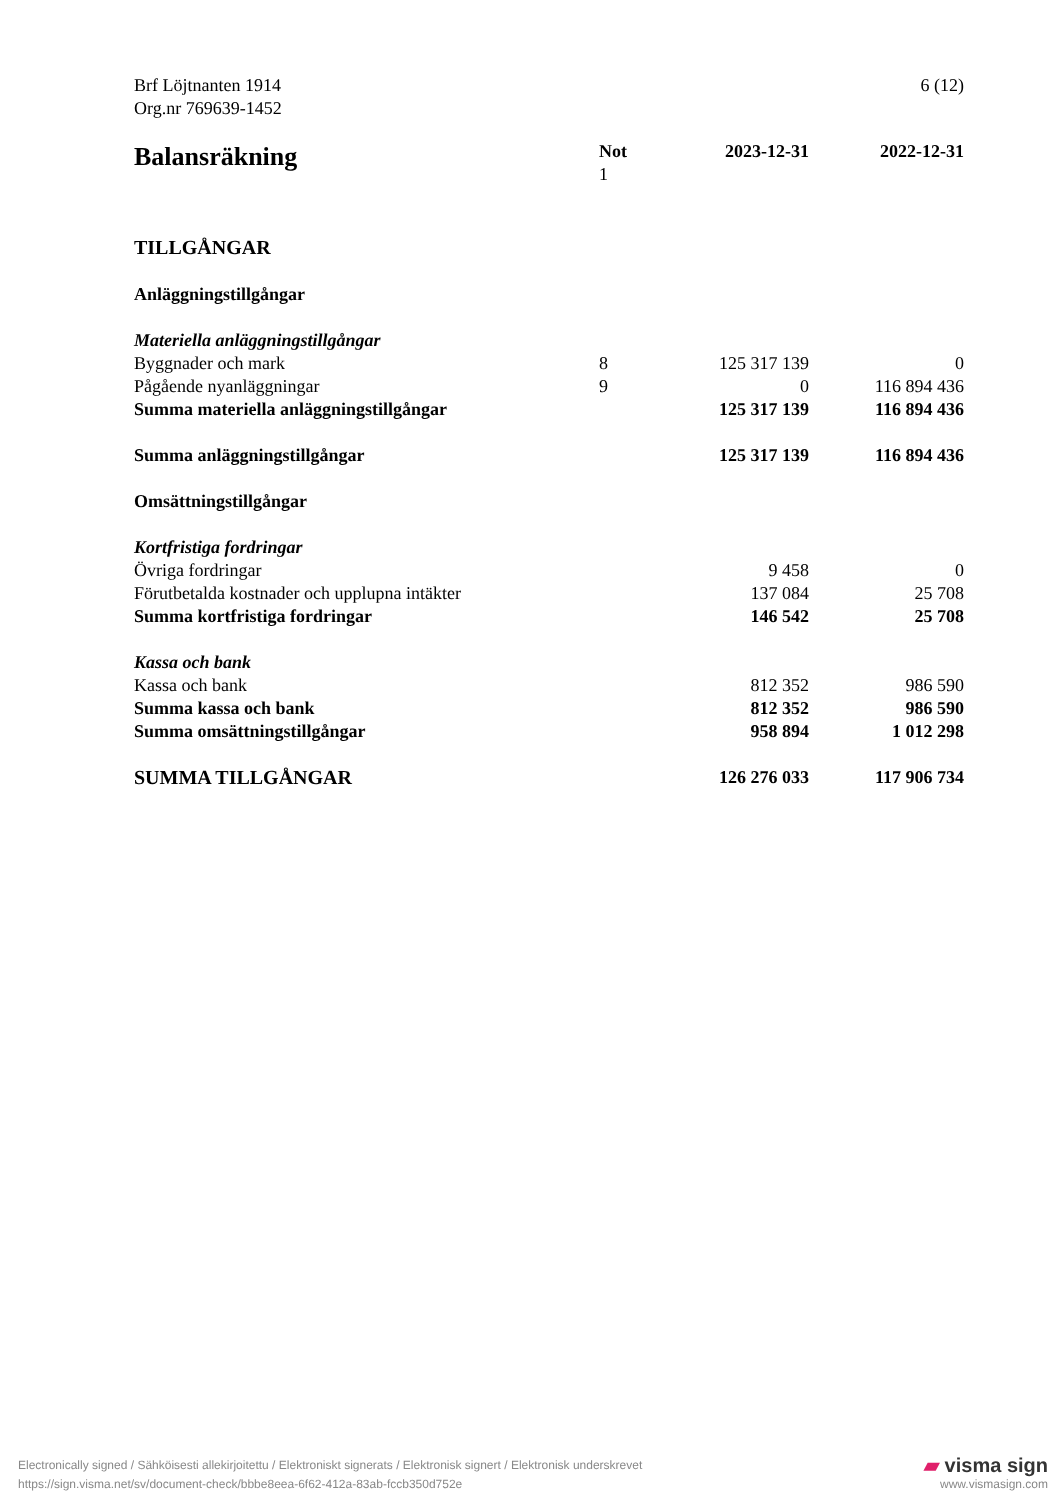Brf Löjtnanten 1914
Org.nr 769639-1452
6 (12)
| Balansräkning | Not 1 | 2023-12-31 | 2022-12-31 |
| --- | --- | --- | --- |
| TILLGÅNGAR | | | |
| Anläggningstillgångar | | | |
| Materiella anläggningstillgångar | | | |
| Byggnader och mark | 8 | 125 317 139 | 0 |
| Pågående nyanläggningar | 9 | 0 | 116 894 436 |
| Summa materiella anläggningstillgångar | | 125 317 139 | 116 894 436 |
| Summa anläggningstillgångar | | 125 317 139 | 116 894 436 |
| Omsättningstillgångar | | | |
| Kortfristiga fordringar | | | |
| Övriga fordringar | | 9 458 | 0 |
| Förutbetalda kostnader och upplupna intäkter | | 137 084 | 25 708 |
| Summa kortfristiga fordringar | | 146 542 | 25 708 |
| Kassa och bank | | | |
| Kassa och bank | | 812 352 | 986 590 |
| Summa kassa och bank | | 812 352 | 986 590 |
| Summa omsättningstillgångar | | 958 894 | 1 012 298 |
| SUMMA TILLGÅNGAR | | 126 276 033 | 117 906 734 |
Electronically signed / Sähköisesti allekirjoitettu / Elektroniskt signerats / Elektronisk signert / Elektronisk underskrevet
https://sign.visma.net/sv/document-check/bbbe8eea-6f62-412a-83ab-fccb350d752e
▰ visma sign
www.vismasign.com